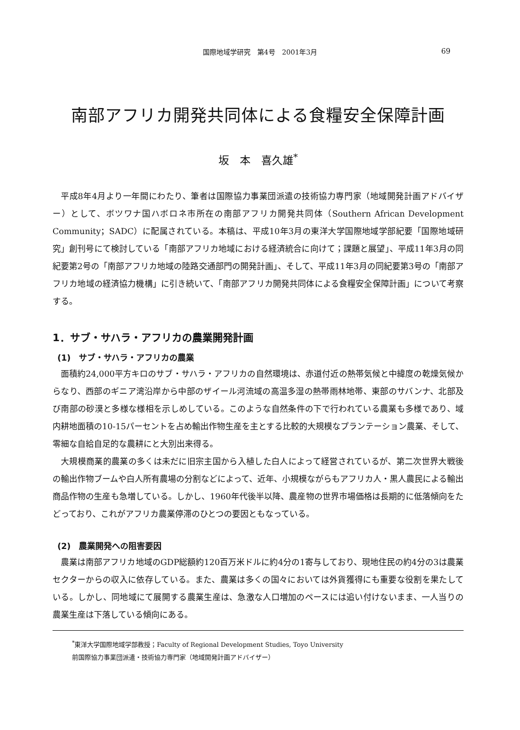国際地域学研究　第4号　2001年3月
69
南部アフリカ開発共同体による食糧安全保障計画
坂　本　喜久雄<sup>*</sup>
平成8年4月より一年間にわたり、筆者は国際協力事業団派遣の技術協力専門家（地域開発計画アドバイザー）として、ボツワナ国ハボロネ市所在の南部アフリカ開発共同体（Southern African Development Community；SADC）に配属されている。本稿は、平成10年3月の東洋大学国際地域学部紀要「国際地域研究」創刊号にて検討している「南部アフリカ地域における経済統合に向けて；課題と展望」、平成11年3月の同紀要第2号の「南部アフリカ地域の陸路交通部門の開発計画」、そして、平成11年3月の同紀要第3号の「南部アフリカ地域の経済協力機構」に引き続いて、「南部アフリカ開発共同体による食糧安全保障計画」について考察する。
1．サブ・サハラ・アフリカの農業開発計画
(1)　サブ・サハラ・アフリカの農業
面積約24,000平方キロのサブ・サハラ・アフリカの自然環境は、赤道付近の熱帯気候と中緯度の乾燥気候からなり、西部のギニア湾沿岸から中部のザイール河流域の高温多湿の熱帯雨林地帯、東部のサバンナ、北部及び南部の砂漠と多様な様相を示しめしている。このような自然条件の下で行われている農業も多様であり、域内耕地面積の10-15パーセントを占め輸出作物生産を主とする比較的大規模なプランテーション農業、そして、零細な自給自足的な農耕にと大別出来得る。
大規模商業的農業の多くは未だに旧宗主国から入植した白人によって経営されているが、第二次世界大戦後の輸出作物ブームや白人所有農場の分割などによって、近年、小規模ながらもアフリカ人・黒人農民による輸出商品作物の生産も急増している。しかし、1960年代後半以降、農産物の世界市場価格は長期的に低落傾向をたどっており、これがアフリカ農業停滞のひとつの要因ともなっている。
(2)　農業開発への阻害要因
農業は南部アフリカ地域のGDP総額約120百万米ドルに約4分の1寄与しており、現地住民の約4分の3は農業セクターからの収入に依存している。また、農業は多くの国々においては外貨獲得にも重要な役割を果たしている。しかし、同地域にて展開する農業生産は、急激な人口増加のペースには追い付けないまま、一人当りの農業生産は下落している傾向にある。
<sup>*</sup> 東洋大学国際地域学部教授；Faculty of Regional Development Studies, Toyo University
前国際協力事業団派遣・技術協力専門家（地域開発計画アドバイザー）